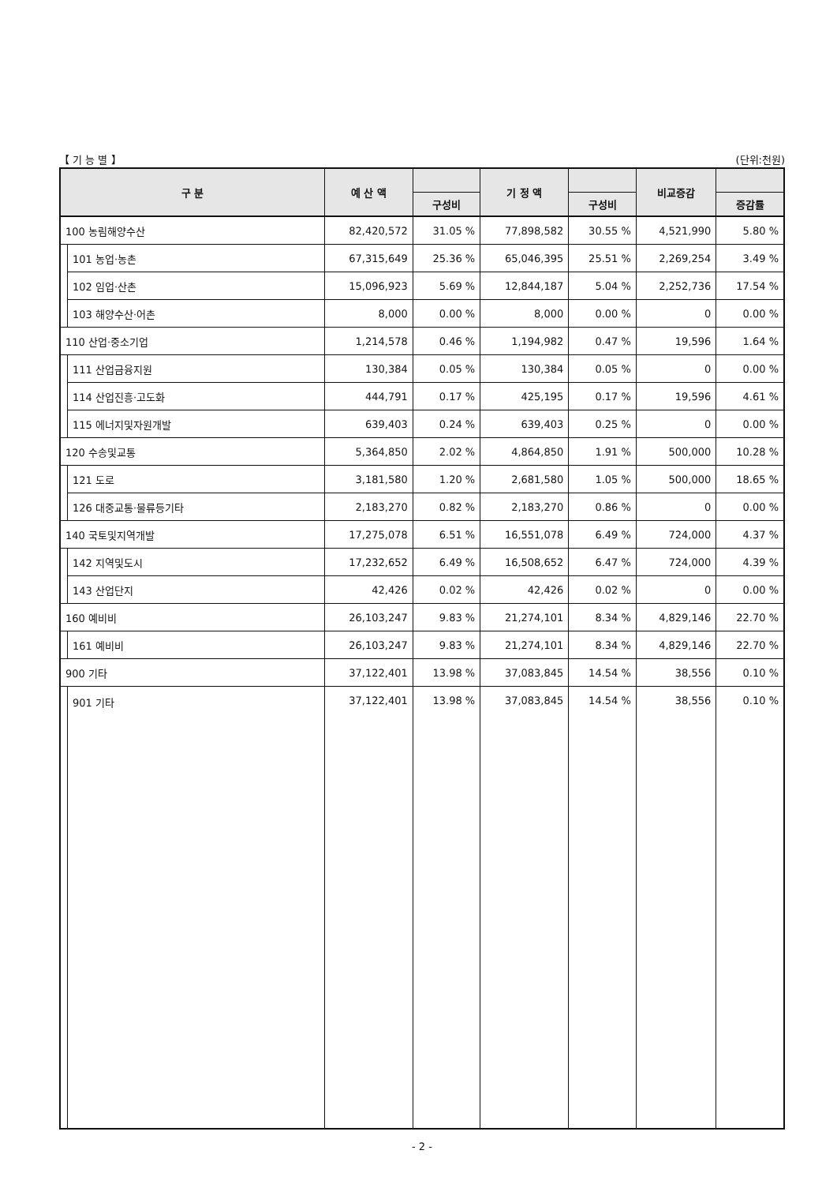【 기 능 별 】 (단위:천원)
| 구 분 | | 예 산 액 | | 기 정 액 | | 비교증감 | |
| --- | --- | --- | --- | --- | --- | --- | --- |
| | | | 구성비 | | 구성비 | | 증감률 |
| 100 농림해양수산 | | 82,420,572 | 31.05 % | 77,898,582 | 30.55 % | 4,521,990 | 5.80 % |
| | 101 농업·농촌 | 67,315,649 | 25.36 % | 65,046,395 | 25.51 % | 2,269,254 | 3.49 % |
| | 102 임업·산촌 | 15,096,923 | 5.69 % | 12,844,187 | 5.04 % | 2,252,736 | 17.54 % |
| | 103 해양수산·어촌 | 8,000 | 0.00 % | 8,000 | 0.00 % | 0 | 0.00 % |
| 110 산업·중소기업 | | 1,214,578 | 0.46 % | 1,194,982 | 0.47 % | 19,596 | 1.64 % |
| | 111 산업금융지원 | 130,384 | 0.05 % | 130,384 | 0.05 % | 0 | 0.00 % |
| | 114 산업진흥·고도화 | 444,791 | 0.17 % | 425,195 | 0.17 % | 19,596 | 4.61 % |
| | 115 에너지및자원개발 | 639,403 | 0.24 % | 639,403 | 0.25 % | 0 | 0.00 % |
| 120 수송및교통 | | 5,364,850 | 2.02 % | 4,864,850 | 1.91 % | 500,000 | 10.28 % |
| | 121 도로 | 3,181,580 | 1.20 % | 2,681,580 | 1.05 % | 500,000 | 18.65 % |
| | 126 대중교통·물류등기타 | 2,183,270 | 0.82 % | 2,183,270 | 0.86 % | 0 | 0.00 % |
| 140 국토및지역개발 | | 17,275,078 | 6.51 % | 16,551,078 | 6.49 % | 724,000 | 4.37 % |
| | 142 지역및도시 | 17,232,652 | 6.49 % | 16,508,652 | 6.47 % | 724,000 | 4.39 % |
| | 143 산업단지 | 42,426 | 0.02 % | 42,426 | 0.02 % | 0 | 0.00 % |
| 160 예비비 | | 26,103,247 | 9.83 % | 21,274,101 | 8.34 % | 4,829,146 | 22.70 % |
| | 161 예비비 | 26,103,247 | 9.83 % | 21,274,101 | 8.34 % | 4,829,146 | 22.70 % |
| 900 기타 | | 37,122,401 | 13.98 % | 37,083,845 | 14.54 % | 38,556 | 0.10 % |
| | 901 기타 | 37,122,401 | 13.98 % | 37,083,845 | 14.54 % | 38,556 | 0.10 % |
- 2 -